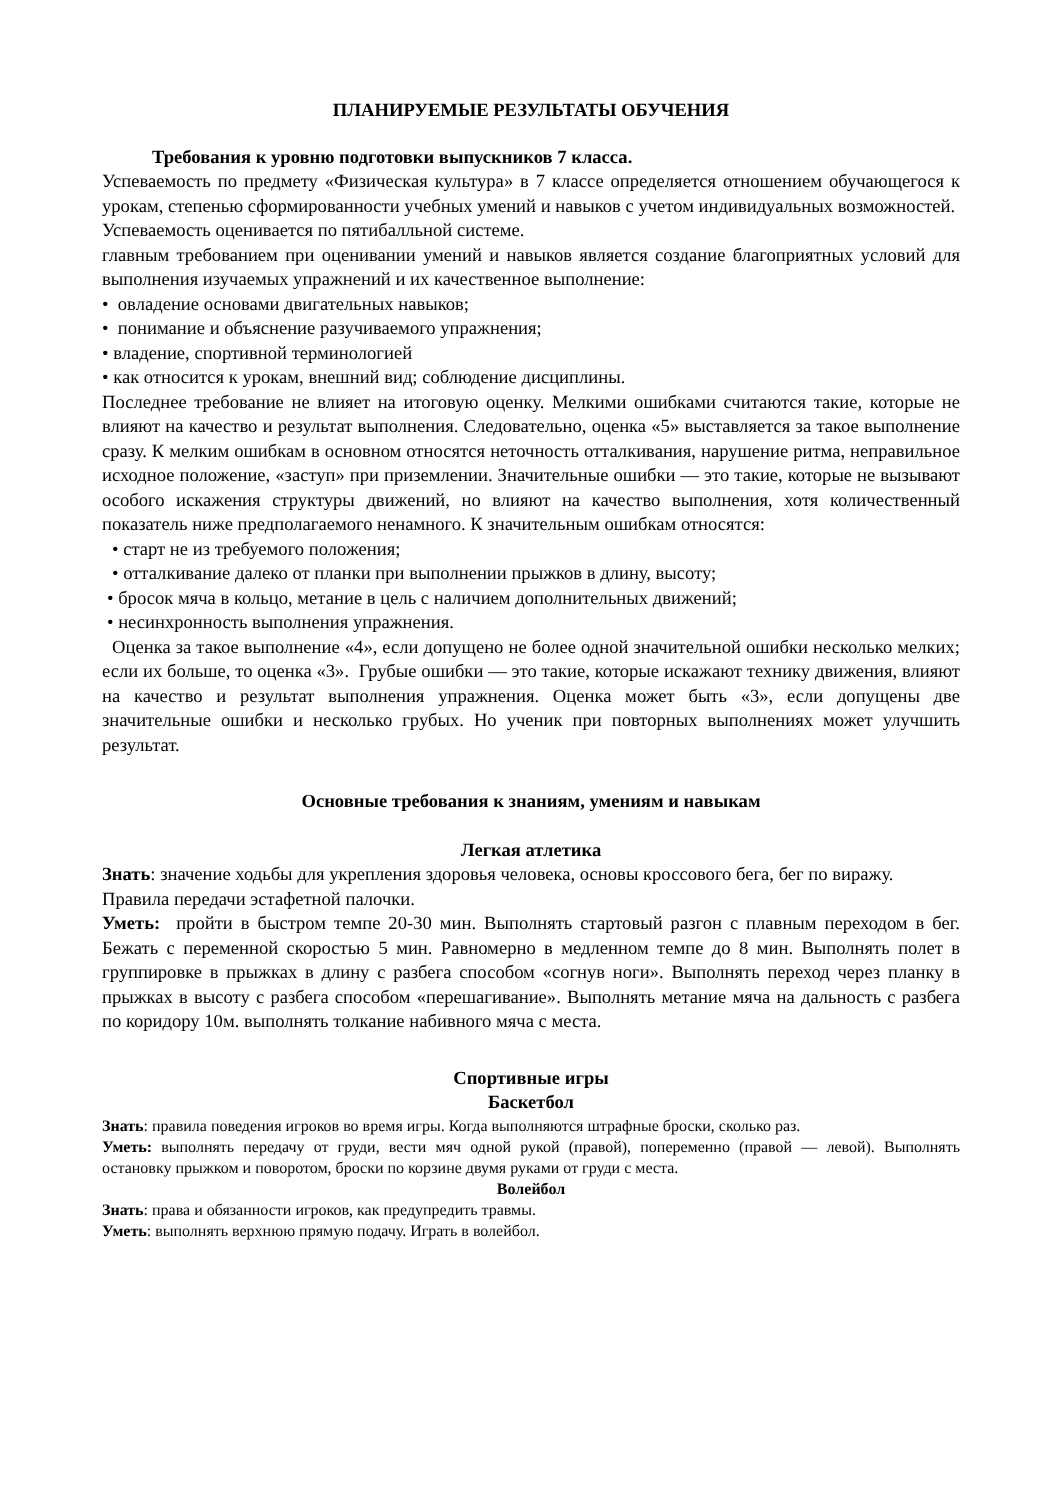ПЛАНИРУЕМЫЕ РЕЗУЛЬТАТЫ ОБУЧЕНИЯ
Требования к уровню подготовки выпускников 7 класса.
Успеваемость по предмету «Физическая культура» в 7 классе определяется отношением обучающегося к урокам, степенью сформированности учебных умений и навыков с учетом индивидуальных возможностей.
Успеваемость оценивается по пятибалльной системе.
главным требованием при оценивании умений и навыков является создание благоприятных условий для выполнения изучаемых упражнений и их качественное выполнение:
• овладение основами двигательных навыков;
• понимание и объяснение разучиваемого упражнения;
• владение, спортивной терминологией
• как относится к урокам, внешний вид; соблюдение дисциплины.
Последнее требование не влияет на итоговую оценку. Мелкими ошибками считаются такие, которые не влияют на качество и результат выполнения. Следовательно, оценка «5» выставляется за такое выполнение сразу. К мелким ошибкам в основном относятся неточность отталкивания, нарушение ритма, неправильное исходное положение, «заступ» при приземлении. Значительные ошибки — это такие, которые не вызывают особого искажения структуры движений, но влияют на качество выполнения, хотя количественный показатель ниже предполагаемого ненамного. К значительным ошибкам относятся:
• старт не из требуемого положения;
• отталкивание далеко от планки при выполнении прыжков в длину, высоту;
• бросок мяча в кольцо, метание в цель с наличием дополнительных движений;
• несинхронность выполнения упражнения.
Оценка за такое выполнение «4», если допущено не более одной значительной ошибки несколько мелких; если их больше, то оценка «3». Грубые ошибки — это такие, которые искажают технику движения, влияют на качество и результат выполнения упражнения. Оценка может быть «3», если допущены две значительные ошибки и несколько грубых. Но ученик при повторных выполнениях может улучшить результат.
Основные требования к знаниям, умениям и навыкам
Легкая атлетика
Знать: значение ходьбы для укрепления здоровья человека, основы кроссового бега, бег по виражу. Правила передачи эстафетной палочки.
Уметь: пройти в быстром темпе 20-30 мин. Выполнять стартовый разгон с плавным переходом в бег. Бежать с переменной скоростью 5 мин. Равномерно в медленном темпе до 8 мин. Выполнять полет в группировке в прыжках в длину с разбега способом «согнув ноги». Выполнять переход через планку в прыжках в высоту с разбега способом «перешагивание». Выполнять метание мяча на дальность с разбега по коридору 10м. выполнять толкание набивного мяча с места.
Спортивные игры
Баскетбол
Знать: правила поведения игроков во время игры. Когда выполняются штрафные броски, сколько раз.
Уметь: выполнять передачу от груди, вести мяч одной рукой (правой), попеременно (правой — левой). Выполнять остановку прыжком и поворотом, броски по корзине двумя руками от груди с места.
Волейбол
Знать: права и обязанности игроков, как предупредить травмы.
Уметь: выполнять верхнюю прямую подачу. Играть в волейбол.